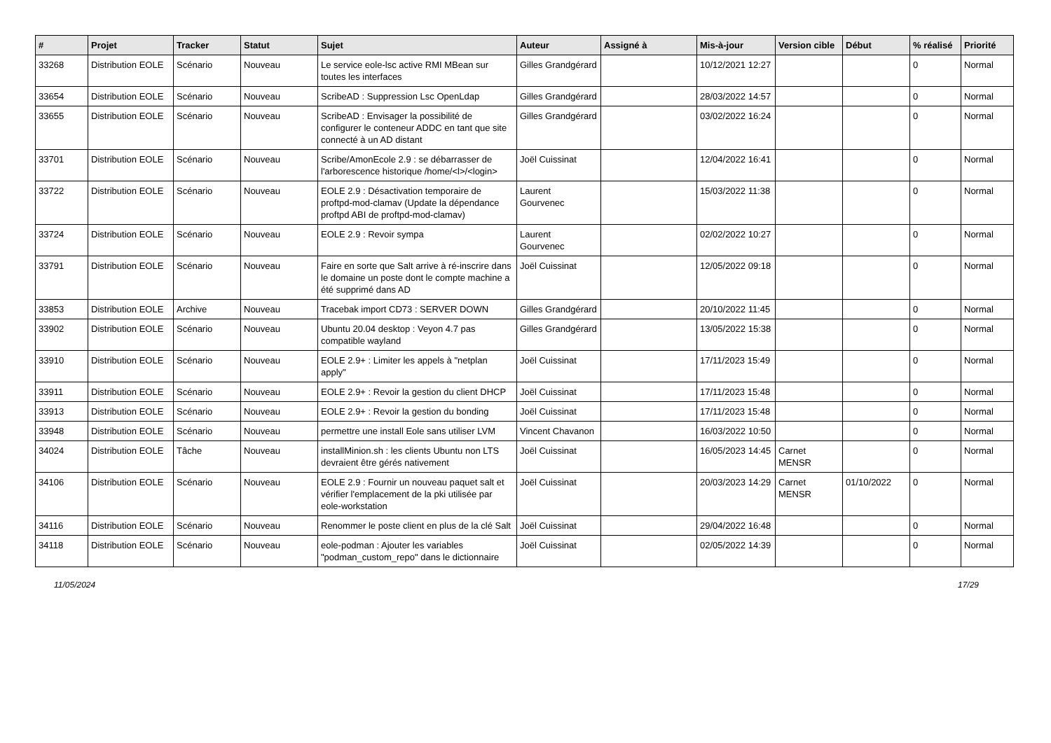| # | Projet | Tracker | Statut | Sujet | Auteur | Assigné à | Mis-à-jour | Version cible | Début | % réalisé | Priorité |
| --- | --- | --- | --- | --- | --- | --- | --- | --- | --- | --- | --- |
| 33268 | Distribution EOLE | Scénario | Nouveau | Le service eole-lsc active RMI MBean sur toutes les interfaces | Gilles Grandgérard | | 10/12/2021 12:27 | | | 0 | Normal |
| 33654 | Distribution EOLE | Scénario | Nouveau | ScribeAD : Suppression Lsc OpenLdap | Gilles Grandgérard | | 28/03/2022 14:57 | | | 0 | Normal |
| 33655 | Distribution EOLE | Scénario | Nouveau | ScribeAD : Envisager la possibilité de configurer le conteneur ADDC en tant que site connecté à un AD distant | Gilles Grandgérard | | 03/02/2022 16:24 | | | 0 | Normal |
| 33701 | Distribution EOLE | Scénario | Nouveau | Scribe/AmonEcole 2.9 : se débarrasser de l'arborescence historique /home/<l>/<login> | Joël Cuissinat | | 12/04/2022 16:41 | | | 0 | Normal |
| 33722 | Distribution EOLE | Scénario | Nouveau | EOLE 2.9 : Désactivation temporaire de proftpd-mod-clamav (Update la dépendance proftpd ABI de proftpd-mod-clamav) | Laurent Gourvenec | | 15/03/2022 11:38 | | | 0 | Normal |
| 33724 | Distribution EOLE | Scénario | Nouveau | EOLE 2.9 : Revoir sympa | Laurent Gourvenec | | 02/02/2022 10:27 | | | 0 | Normal |
| 33791 | Distribution EOLE | Scénario | Nouveau | Faire en sorte que Salt arrive à ré-inscrire dans le domaine un poste dont le compte machine a été supprimé dans AD | Joël Cuissinat | | 12/05/2022 09:18 | | | 0 | Normal |
| 33853 | Distribution EOLE | Archive | Nouveau | Tracebak import CD73 : SERVER DOWN | Gilles Grandgérard | | 20/10/2022 11:45 | | | 0 | Normal |
| 33902 | Distribution EOLE | Scénario | Nouveau | Ubuntu 20.04 desktop : Veyon 4.7 pas compatible wayland | Gilles Grandgérard | | 13/05/2022 15:38 | | | 0 | Normal |
| 33910 | Distribution EOLE | Scénario | Nouveau | EOLE 2.9+ : Limiter les appels à "netplan apply" | Joël Cuissinat | | 17/11/2023 15:49 | | | 0 | Normal |
| 33911 | Distribution EOLE | Scénario | Nouveau | EOLE 2.9+ : Revoir la gestion du client DHCP | Joël Cuissinat | | 17/11/2023 15:48 | | | 0 | Normal |
| 33913 | Distribution EOLE | Scénario | Nouveau | EOLE 2.9+ : Revoir la gestion du bonding | Joël Cuissinat | | 17/11/2023 15:48 | | | 0 | Normal |
| 33948 | Distribution EOLE | Scénario | Nouveau | permettre une install Eole sans utiliser LVM | Vincent Chavanon | | 16/03/2022 10:50 | | | 0 | Normal |
| 34024 | Distribution EOLE | Tâche | Nouveau | installMinion.sh : les clients Ubuntu non LTS devraient être gérés nativement | Joël Cuissinat | | 16/05/2023 14:45 | Carnet MENSR | | 0 | Normal |
| 34106 | Distribution EOLE | Scénario | Nouveau | EOLE 2.9 : Fournir un nouveau paquet salt et vérifier l'emplacement de la pki utilisée par eole-workstation | Joël Cuissinat | | 20/03/2023 14:29 | Carnet MENSR | 01/10/2022 | 0 | Normal |
| 34116 | Distribution EOLE | Scénario | Nouveau | Renommer le poste client en plus de la clé Salt | Joël Cuissinat | | 29/04/2022 16:48 | | | 0 | Normal |
| 34118 | Distribution EOLE | Scénario | Nouveau | eole-podman : Ajouter les variables "podman_custom_repo" dans le dictionnaire | Joël Cuissinat | | 02/05/2022 14:39 | | | 0 | Normal |
11/05/2024 17/29